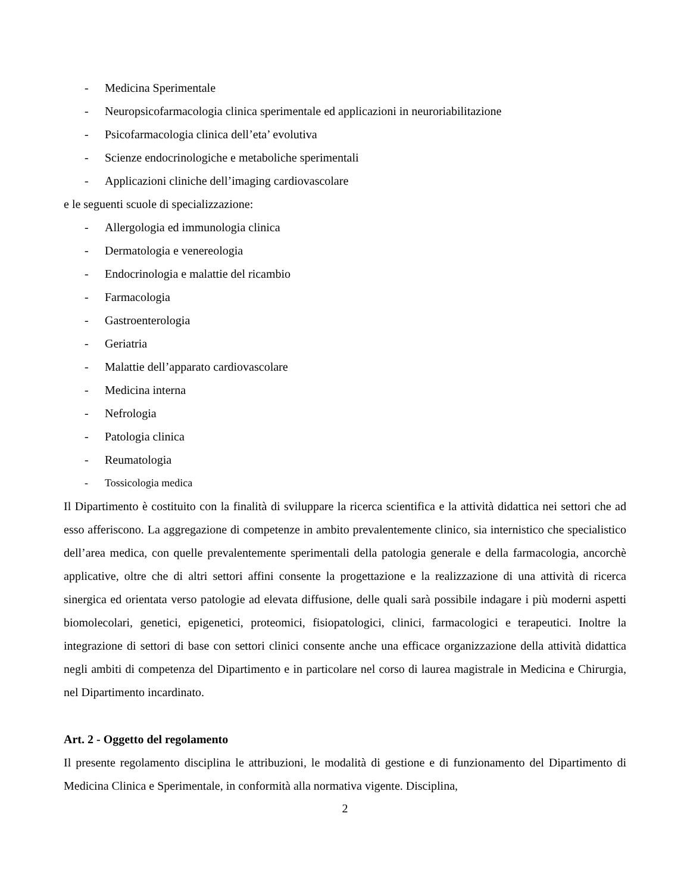- Medicina Sperimentale
- Neuropsicofarmacologia clinica sperimentale ed applicazioni in neuroriabilitazione
- Psicofarmacologia clinica dell’eta’ evolutiva
- Scienze endocrinologiche e metaboliche sperimentali
- Applicazioni cliniche dell’imaging cardiovascolare
e le seguenti scuole di specializzazione:
- Allergologia ed immunologia clinica
- Dermatologia e venereologia
- Endocrinologia e malattie del ricambio
- Farmacologia
- Gastroenterologia
- Geriatria
- Malattie dell’apparato cardiovascolare
- Medicina interna
- Nefrologia
- Patologia clinica
- Reumatologia
- Tossicologia medica
Il Dipartimento è costituito con la finalità di sviluppare la ricerca scientifica e la attività didattica nei settori che ad esso afferiscono. La aggregazione di competenze in ambito prevalentemente clinico, sia internistico che specialistico dell’area medica, con quelle prevalentemente sperimentali della patologia generale e della farmacologia, ancorchè applicative, oltre che di altri settori affini consente la progettazione e la realizzazione di una attività di ricerca sinergica ed orientata verso patologie ad elevata diffusione, delle quali sarà possibile indagare i più moderni aspetti biomolecolari, genetici, epigenetici, proteomici, fisiopatologici, clinici, farmacologici e terapeutici. Inoltre la integrazione di settori di base con settori clinici consente anche una efficace organizzazione della attività didattica negli ambiti di competenza del Dipartimento e in particolare nel corso di laurea magistrale in Medicina e Chirurgia, nel Dipartimento incardinato.
Art. 2 - Oggetto del regolamento
Il presente regolamento disciplina le attribuzioni, le modalità di gestione e di funzionamento del Dipartimento di Medicina Clinica e Sperimentale, in conformità alla normativa vigente. Disciplina,
2